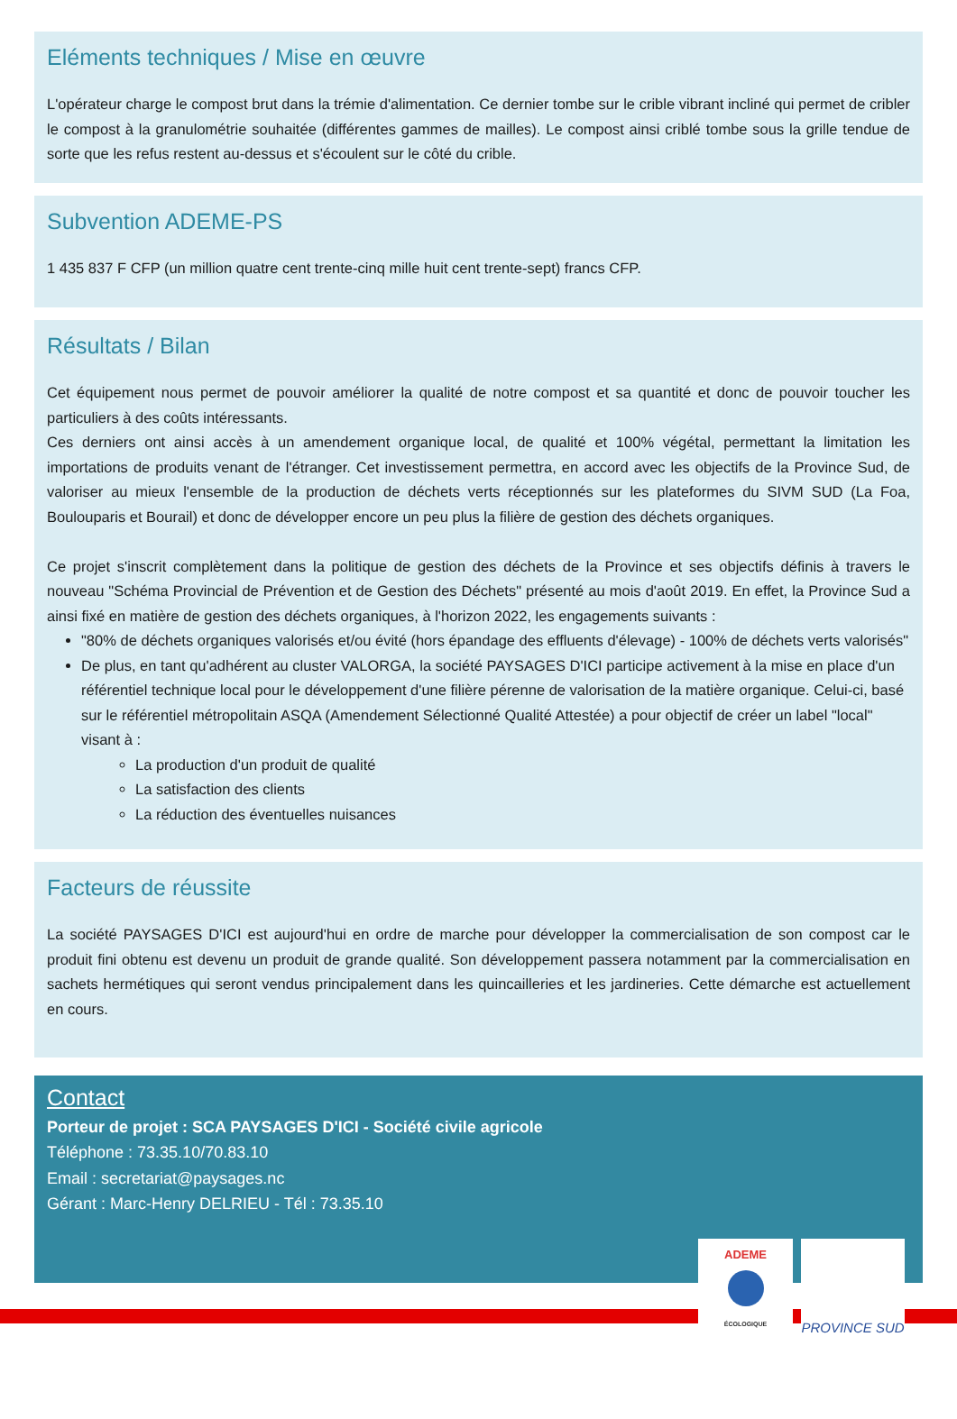Eléments techniques / Mise en œuvre
L'opérateur charge le compost brut dans la trémie d'alimentation. Ce dernier tombe sur le crible vibrant incliné qui permet de cribler le compost à la granulométrie souhaitée (différentes gammes de mailles). Le compost ainsi criblé tombe sous la grille tendue de sorte que les refus restent au-dessus et s'écoulent sur le côté du crible.
Subvention ADEME-PS
1 435 837 F CFP (un million quatre cent trente-cinq mille huit cent trente-sept) francs CFP.
Résultats / Bilan
Cet équipement nous permet de pouvoir améliorer la qualité de notre compost et sa quantité et donc de pouvoir toucher les particuliers à des coûts intéressants.
Ces derniers ont ainsi accès à un amendement organique local, de qualité et 100% végétal, permettant la limitation les importations de produits venant de l'étranger. Cet investissement permettra, en accord avec les objectifs de la Province Sud, de valoriser au mieux l'ensemble de la production de déchets verts réceptionnés sur les plateformes du SIVM SUD (La Foa, Boulouparis et Bourail) et donc de développer encore un peu plus la filière de gestion des déchets organiques.
Ce projet s'inscrit complètement dans la politique de gestion des déchets de la Province et ses objectifs définis à travers le nouveau "Schéma Provincial de Prévention et de Gestion des Déchets" présenté au mois d'août 2019. En effet, la Province Sud a ainsi fixé en matière de gestion des déchets organiques, à l'horizon 2022, les engagements suivants :
"80% de déchets organiques valorisés et/ou évité (hors épandage des effluents d'élevage) - 100% de déchets verts valorisés"
De plus, en tant qu'adhérent au cluster VALORGA, la société PAYSAGES D'ICI participe activement à la mise en place d'un référentiel technique local pour le développement d'une filière pérenne de valorisation de la matière organique. Celui-ci, basé sur le référentiel métropolitain ASQA (Amendement Sélectionné Qualité Attestée) a pour objectif de créer un label "local" visant à :
La production d'un produit de qualité
La satisfaction des clients
La réduction des éventuelles nuisances
Facteurs de réussite
La société PAYSAGES D'ICI est aujourd'hui en ordre de marche pour développer la commercialisation de son compost car le produit fini obtenu est devenu un produit de grande qualité. Son développement passera notamment par la commercialisation en sachets hermétiques qui seront vendus principalement dans les quincailleries et les jardineries. Cette démarche est actuellement en cours.
Contact
Porteur de projet : SCA PAYSAGES D'ICI - Société civile agricole
Téléphone : 73.35.10/70.83.10
Email : secretariat@paysages.nc
Gérant : Marc-Henry DELRIEU - Tél : 73.35.10
ADEME
ÉCOLOGIQUE
PROVINCE SUD